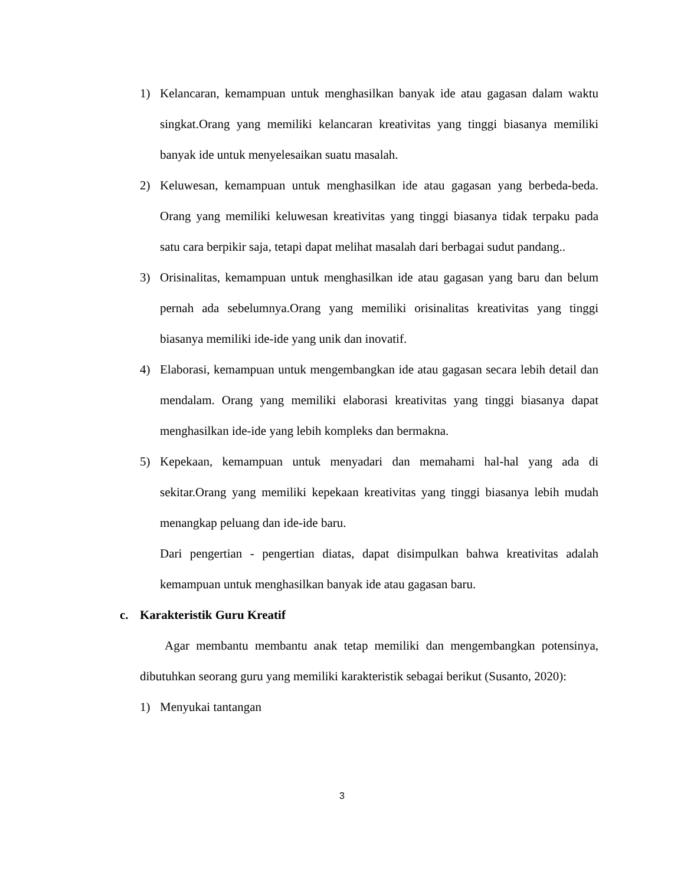1) Kelancaran, kemampuan untuk menghasilkan banyak ide atau gagasan dalam waktu singkat.Orang yang memiliki kelancaran kreativitas yang tinggi biasanya memiliki banyak ide untuk menyelesaikan suatu masalah.
2) Keluwesan, kemampuan untuk menghasilkan ide atau gagasan yang berbeda-beda. Orang yang memiliki keluwesan kreativitas yang tinggi biasanya tidak terpaku pada satu cara berpikir saja, tetapi dapat melihat masalah dari berbagai sudut pandang..
3) Orisinalitas, kemampuan untuk menghasilkan ide atau gagasan yang baru dan belum pernah ada sebelumnya.Orang yang memiliki orisinalitas kreativitas yang tinggi biasanya memiliki ide-ide yang unik dan inovatif.
4) Elaborasi, kemampuan untuk mengembangkan ide atau gagasan secara lebih detail dan mendalam. Orang yang memiliki elaborasi kreativitas yang tinggi biasanya dapat menghasilkan ide-ide yang lebih kompleks dan bermakna.
5) Kepekaan, kemampuan untuk menyadari dan memahami hal-hal yang ada di sekitar.Orang yang memiliki kepekaan kreativitas yang tinggi biasanya lebih mudah menangkap peluang dan ide-ide baru.
Dari pengertian - pengertian diatas, dapat disimpulkan bahwa kreativitas adalah kemampuan untuk menghasilkan banyak ide atau gagasan baru.
c. Karakteristik Guru Kreatif
  Agar membantu membantu anak tetap memiliki dan mengembangkan potensinya, dibutuhkan seorang guru yang memiliki karakteristik sebagai berikut (Susanto, 2020):
1) Menyukai tantangan
3